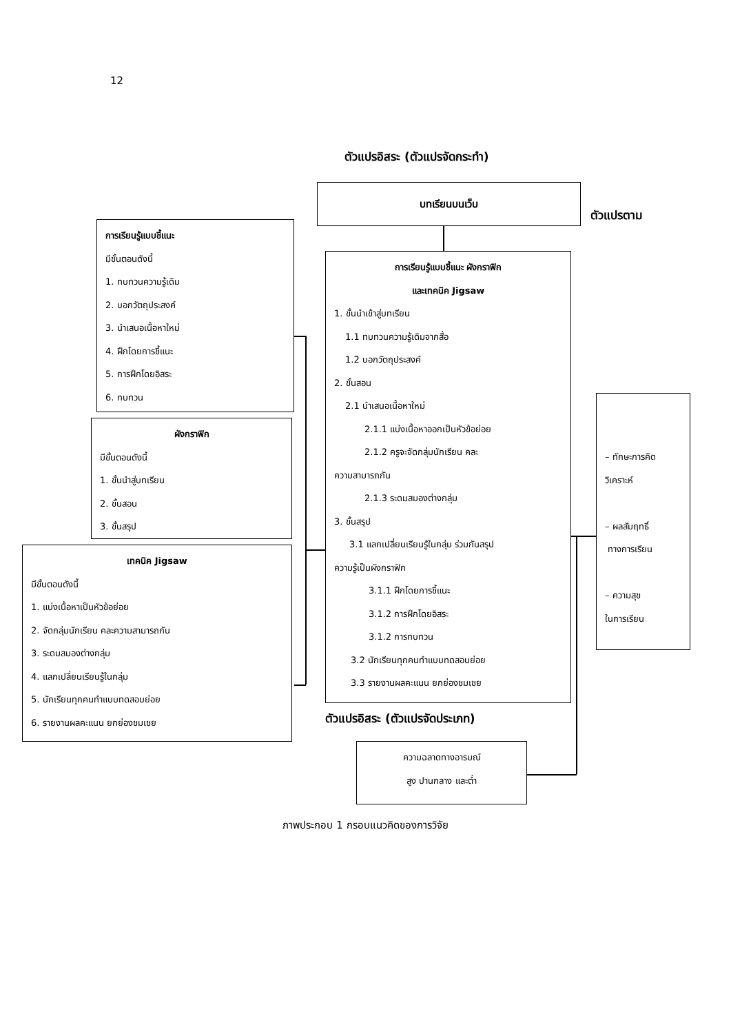12
ตัวแปรอิสระ (ตัวแปรจัดกระทำ)
บทเรียนบนเว็บ
ตัวแปรตาม
การเรียนรู้แบบชี้แนะ
มีขั้นตอนดังนี้
1. ทบทวนความรู้เดิม
2. บอกวัตถุประสงค์
3. นำเสนอเนื้อหาใหม่
4. ฝึกโดยการชี้แนะ
5. การฝึกโดยอิสระ
6. ทบทวน
ผังกราฟิก
มีขั้นตอนดังนี้
1. ขั้นนำสู่บทเรียน
2. ขั้นสอน
3. ขั้นสรุป
เทคนิค Jigsaw
มีขั้นตอนดังนี้
1. แบ่งเนื้อหาเป็นหัวข้อย่อย
2. จัดกลุ่มนักเรียน คละความสามารถกัน
3. ระดมสมองต่างกลุ่ม
4. แลกเปลี่ยนเรียนรู้ในกลุ่ม
5. นักเรียนทุกคนทำแบบทดสอบย่อย
6. รายงานผลคะแนน ยกย่องชมเชย
การเรียนรู้แบบชี้แนะ ผังกราฟิก
และเทคนิค Jigsaw
1. ขั้นนำเข้าสู่บทเรียน
1.1 ทบทวนความรู้เดิมจากสื่อ
1.2 บอกวัตถุประสงค์
2. ขั้นสอน
2.1 นำเสนอเนื้อหาใหม่
2.1.1 แบ่งเนื้อหาออกเป็นหัวข้อย่อย
2.1.2 ครูจะจัดกลุ่มนักเรียน คละ
ความสามารถกัน
2.1.3 ระดมสมองต่างกลุ่ม
3. ขั้นสรุป
3.1 แลกเปลี่ยนเรียนรู้ในกลุ่ม ร่วมกันสรุป
ความรู้เป็นผังกราฟิก
3.1.1 ฝึกโดยการชี้แนะ
3.1.2 การฝึกโดยอิสระ
3.1.2 การทบทวน
3.2 นักเรียนทุกคนทำแบบทดสอบย่อย
3.3 รายงานผลคะแนน ยกย่องชมเชย
– ทักษะการคิด
วิเคราะห์
– ผลสัมฤทธิ์
ทางการเรียน
– ความสุข
ในการเรียน
ตัวแปรอิสระ (ตัวแปรจัดประเภท)
ความฉลาดทางอารมณ์
สูง ปานกลาง และต่ำ
ภาพประกอบ 1 กรอบแนวคิดของการวิจัย